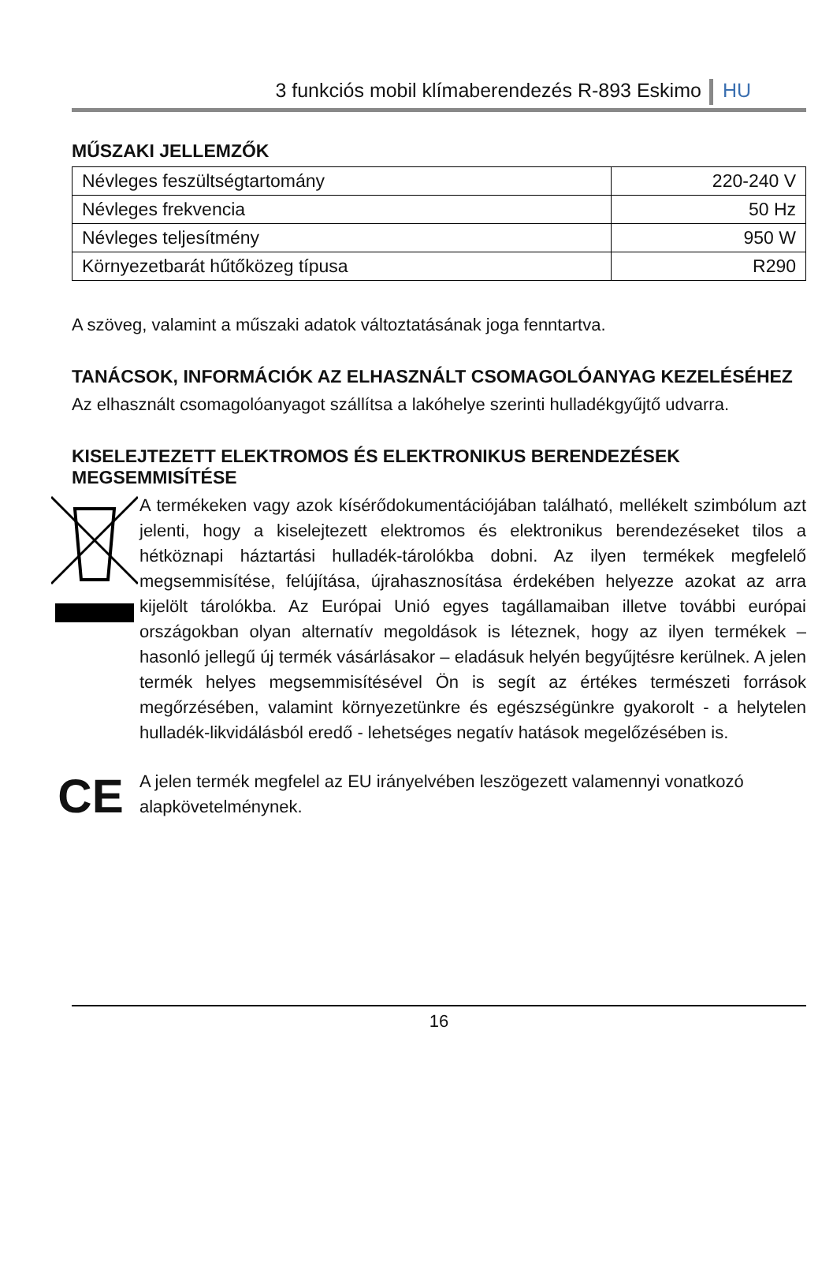3 funkciós mobil klímaberendezés R-893 Eskimo HU
MŰSZAKI JELLEMZŐK
| Névleges feszültségtartomány | 220-240 V |
| Névleges frekvencia | 50 Hz |
| Névleges teljesítmény | 950 W |
| Környezetbarát hűtőközeg típusa | R290 |
A szöveg, valamint a műszaki adatok változtatásának joga fenntartva.
TANÁCSOK, INFORMÁCIÓK AZ ELHASZNÁLT CSOMAGOLÓANYAG KEZELÉSÉHEZ
Az elhasznált csomagolóanyagot szállítsa a lakóhelye szerinti hulladékgyűjtő udvarra.
KISELEJTEZETT ELEKTROMOS ÉS ELEKTRONIKUS BERENDEZÉSEK MEGSEMMISÍTÉSE
A termékeken vagy azok kísérődokumentációjában található, mellékelt szimbólum azt jelenti, hogy a kiselejtezett elektromos és elektronikus berendezéseket tilos a hétköznapi háztartási hulladék-tárolókba dobni. Az ilyen termékek megfelelő megsemmisítése, felújítása, újrahasznosítása érdekében helyezze azokat az arra kijelölt tárolókba. Az Európai Unió egyes tagállamaiban illetve további európai országokban olyan alternatív megoldások is léteznek, hogy az ilyen termékek – hasonló jellegű új termék vásárlásakor – eladásuk helyén begyűjtésre kerülnek. A jelen termék helyes megsemmisítésével Ön is segít az értékes természeti források megőrzésében, valamint környezetünkre és egészségünkre gyakorolt - a helytelen hulladék-likvidálásból eredő - lehetséges negatív hatások megelőzésében is.
CE
A jelen termék megfelel az EU irányelvében leszögezett valamennyi vonatkozó alapkövetelménynek.
16